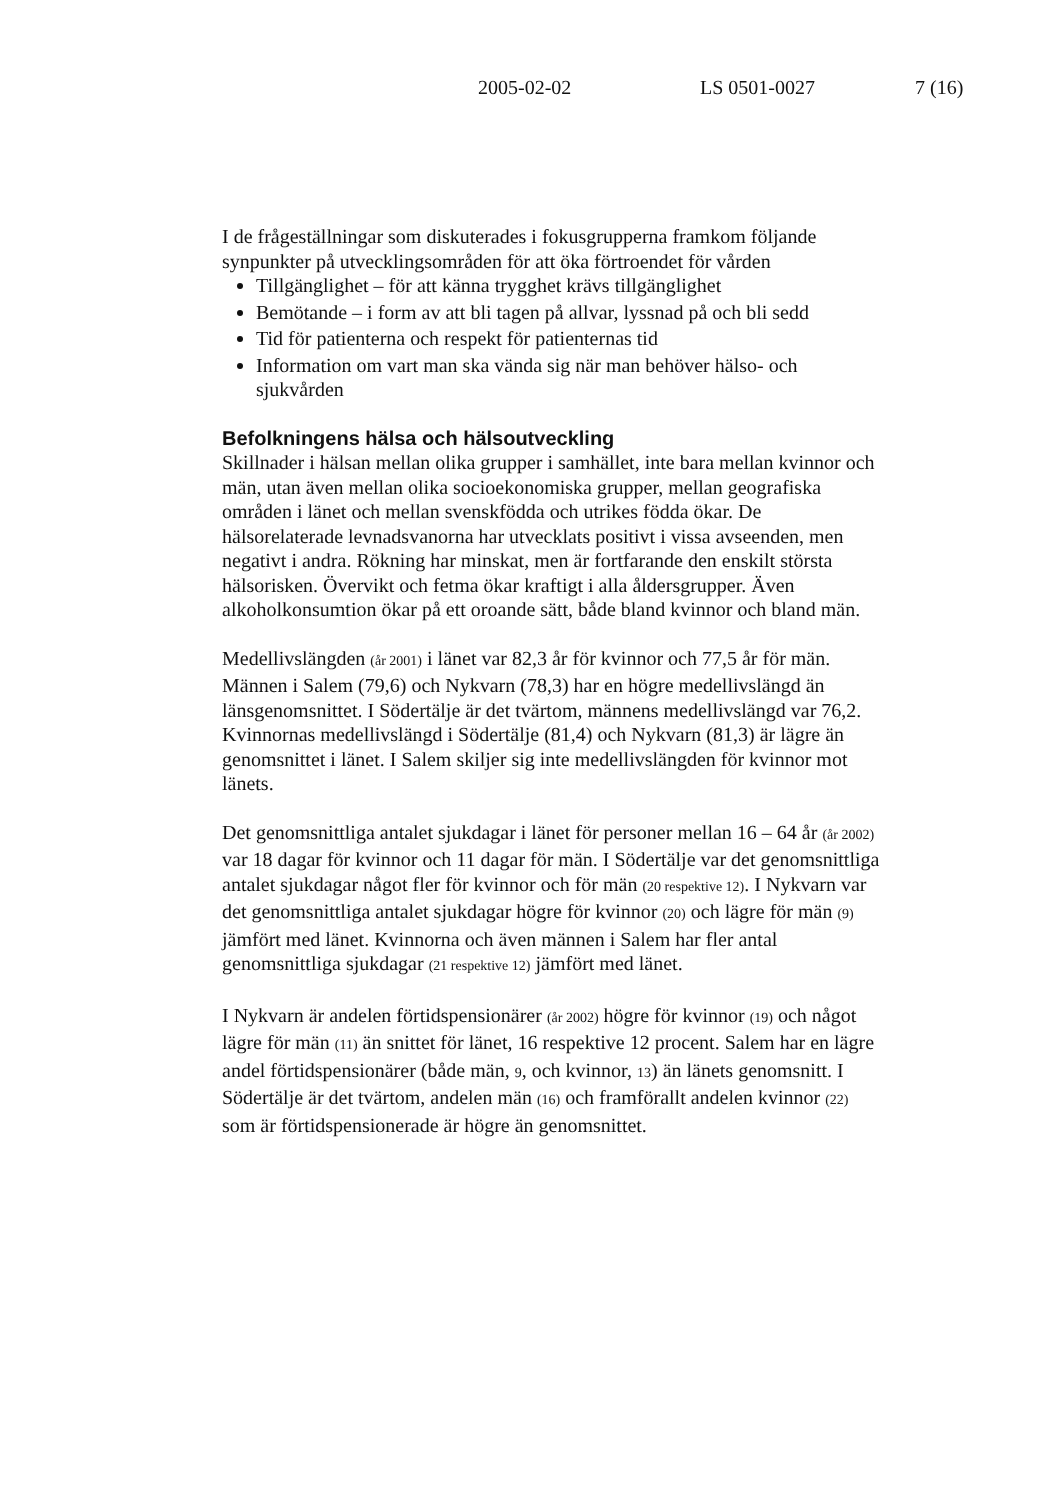2005-02-02 LS 0501-0027 7 (16)
I de frågeställningar som diskuterades i fokusgrupperna framkom följande synpunkter på utvecklingsområden för att öka förtroendet för vården
Tillgänglighet – för att känna trygghet krävs tillgänglighet
Bemötande – i form av att bli tagen på allvar, lyssnad på och bli sedd
Tid för patienterna och respekt för patienternas tid
Information om vart man ska vända sig när man behöver hälso- och sjukvården
Befolkningens hälsa och hälsoutveckling
Skillnader i hälsan mellan olika grupper i samhället, inte bara mellan kvinnor och män, utan även mellan olika socioekonomiska grupper, mellan geografiska områden i länet och mellan svenskfödda och utrikes födda ökar. De hälsorelaterade levnadsvanorna har utvecklats positivt i vissa avseenden, men negativt i andra. Rökning har minskat, men är fortfarande den enskilt största hälsorisken. Övervikt och fetma ökar kraftigt i alla åldersgrupper. Även alkoholkonsumtion ökar på ett oroande sätt, både bland kvinnor och bland män.
Medellivslängden (år 2001) i länet var 82,3 år för kvinnor och 77,5 år för män. Männen i Salem (79,6) och Nykvarn (78,3) har en högre medellivslängd än länsgenomsnittet. I Södertälje är det tvärtom, männens medellivslängd var 76,2. Kvinnornas medellivslängd i Södertälje (81,4) och Nykvarn (81,3) är lägre än genomsnittet i länet. I Salem skiljer sig inte medellivslängden för kvinnor mot länets.
Det genomsnittliga antalet sjukdagar i länet för personer mellan 16 – 64 år (år 2002) var 18 dagar för kvinnor och 11 dagar för män. I Södertälje var det genomsnittliga antalet sjukdagar något fler för kvinnor och för män (20 respektive 12). I Nykvarn var det genomsnittliga antalet sjukdagar högre för kvinnor (20) och lägre för män (9) jämfört med länet. Kvinnorna och även männen i Salem har fler antal genomsnittliga sjukdagar (21 respektive 12) jämfört med länet.
I Nykvarn är andelen förtidspensionärer (år 2002) högre för kvinnor (19) och något lägre för män (11) än snittet för länet, 16 respektive 12 procent. Salem har en lägre andel förtidspensionärer (både män, 9, och kvinnor, 13) än länets genomsnitt. I Södertälje är det tvärtom, andelen män (16) och framförallt andelen kvinnor (22) som är förtidspensionerade är högre än genomsnittet.